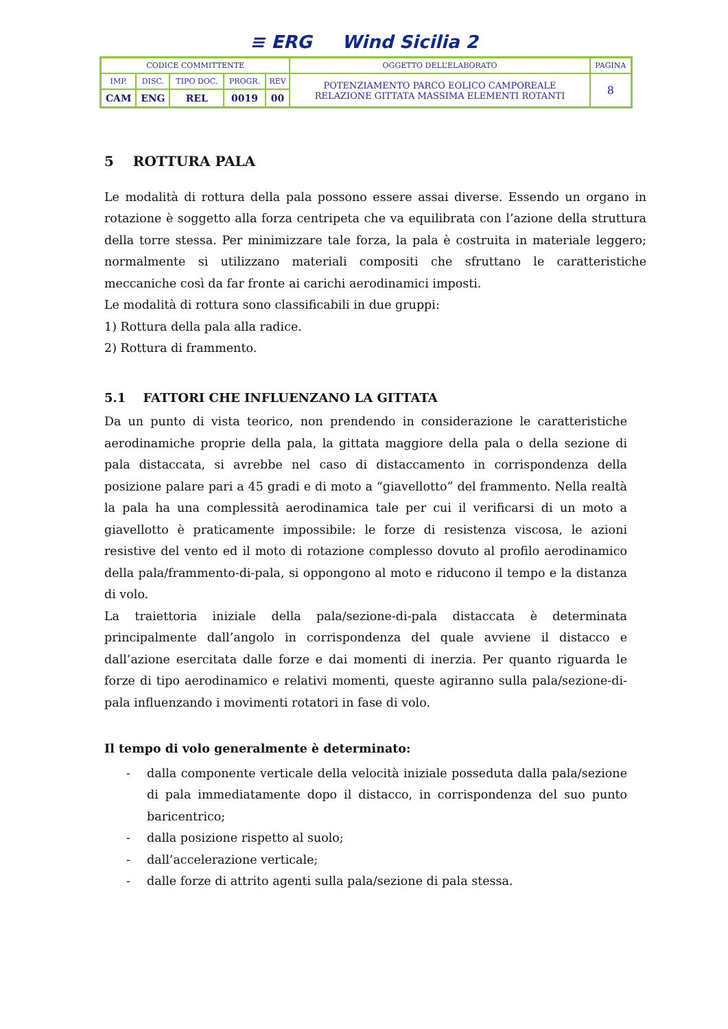≡ ERG Wind Sicilia 2
| CODICE COMMITTENTE | | | | | OGGETTO DELL’ELABORATO | PAGINA |
| IMP. | DISC. | TIPO DOC. | PROGR. | REV | POTENZIAMENTO PARCO EOLICO CAMPOREALE RELAZIONE GITTATA MASSIMA ELEMENTI ROTANTI | 8 |
| CAM | ENG | REL | 0019 | 00 | | |
5 ROTTURA PALA
Le modalità di rottura della pala possono essere assai diverse. Essendo un organo in rotazione è soggetto alla forza centripeta che va equilibrata con l’azione della struttura della torre stessa. Per minimizzare tale forza, la pala è costruita in materiale leggero; normalmente si utilizzano materiali compositi che sfruttano le caratteristiche meccaniche così da far fronte ai carichi aerodinamici imposti.
Le modalità di rottura sono classificabili in due gruppi:
1) Rottura della pala alla radice.
2) Rottura di frammento.
5.1 FATTORI CHE INFLUENZANO LA GITTATA
Da un punto di vista teorico, non prendendo in considerazione le caratteristiche aerodinamiche proprie della pala, la gittata maggiore della pala o della sezione di pala distaccata, si avrebbe nel caso di distaccamento in corrispondenza della posizione palare pari a 45 gradi e di moto a “giavellotto” del frammento. Nella realtà la pala ha una complessità aerodinamica tale per cui il verificarsi di un moto a giavellotto è praticamente impossibile: le forze di resistenza viscosa, le azioni resistive del vento ed il moto di rotazione complesso dovuto al profilo aerodinamico della pala/frammento-di-pala, si oppongono al moto e riducono il tempo e la distanza di volo.
La traiettoria iniziale della pala/sezione-di-pala distaccata è determinata principalmente dall’angolo in corrispondenza del quale avviene il distacco e dall’azione esercitata dalle forze e dai momenti di inerzia. Per quanto riguarda le forze di tipo aerodinamico e relativi momenti, queste agiranno sulla pala/sezione-di-pala influenzando i movimenti rotatori in fase di volo.
Il tempo di volo generalmente è determinato:
- dalla componente verticale della velocità iniziale posseduta dalla pala/sezione di pala immediatamente dopo il distacco, in corrispondenza del suo punto baricentrico;
- dalla posizione rispetto al suolo;
- dall’accelerazione verticale;
- dalle forze di attrito agenti sulla pala/sezione di pala stessa.